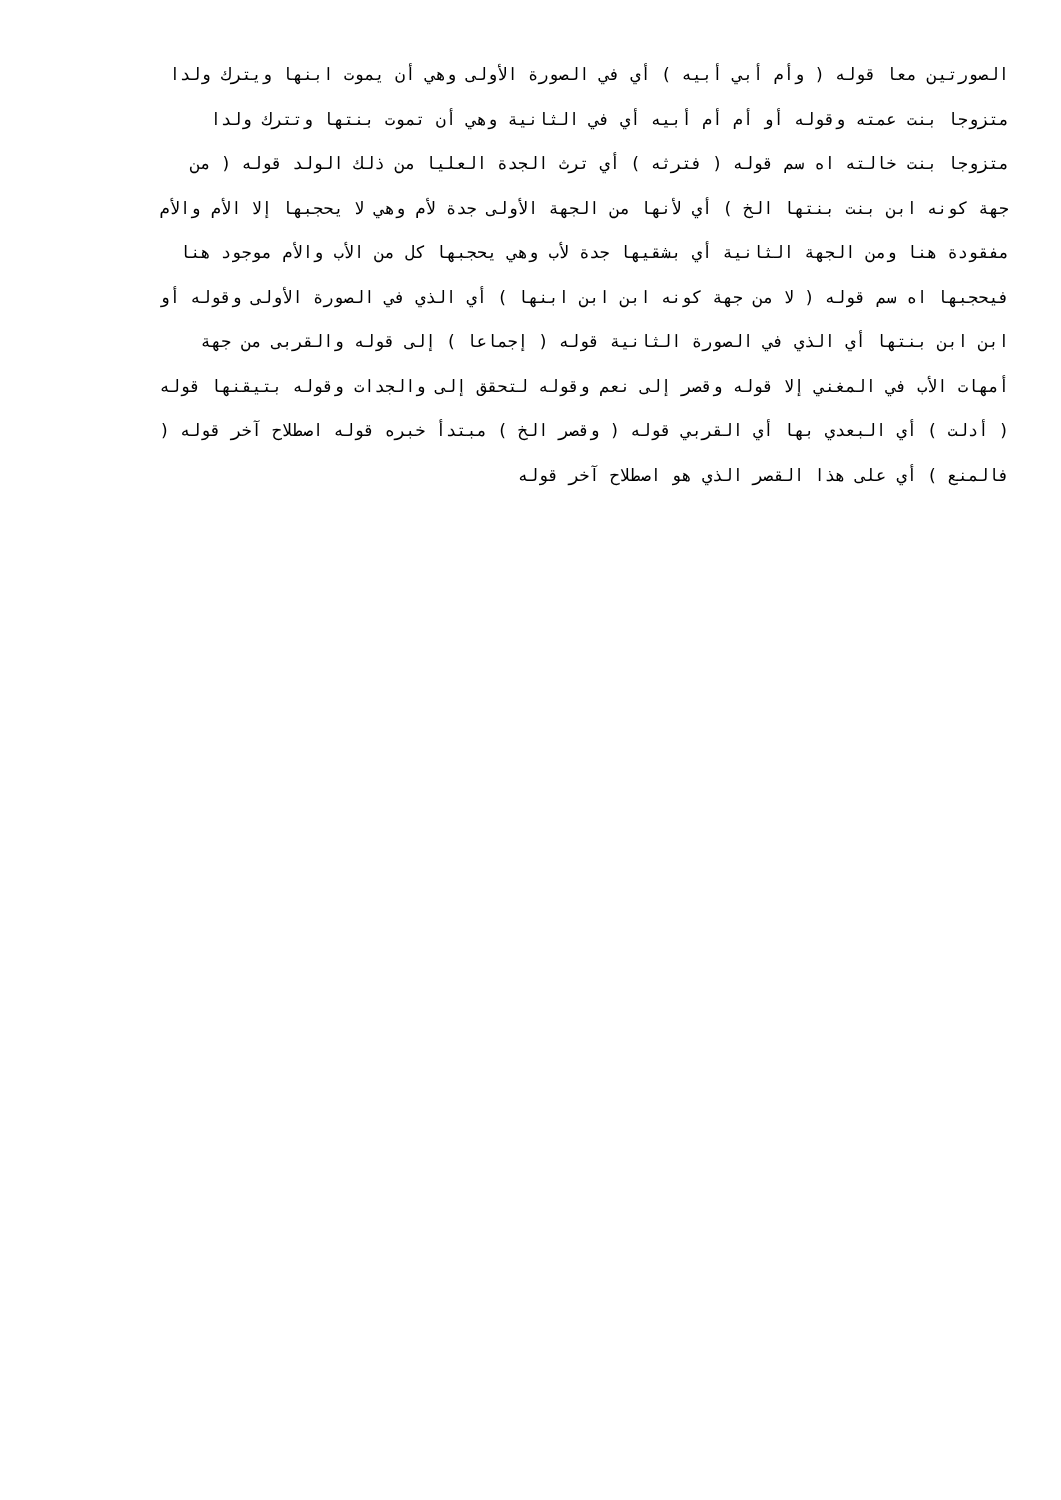الصورتين معا قوله ( وأم أبي أبيه ) أي في الصورة الأولى وهي أن يموت ابنها ويترك ولدا
متزوجا بنت عمته وقوله أو أم أم أبيه أي في الثانية وهي أن تموت بنتها وتترك ولدا
متزوجا بنت خالته اه سم قوله ( فترثه ) أي ترث الجدة العليا من ذلك الولد قوله ( من
جهة كونه ابن بنت بنتها الخ ) أي لأنها من الجهة الأولى جدة لأم وهي لا يحجبها إلا الأم والأم
مفقودة هنا ومن الجهة الثانية أي بشقيها جدة لأب وهي يحجبها كل من الأب والأم موجود هنا
فيحجبها اه سم قوله ( لا من جهة كونه ابن ابن ابنها ) أي الذي في الصورة الأولى وقوله أو
ابن ابن بنتها أي الذي في الصورة الثانية قوله ( إجماعا ) إلى قوله والقربى من جهة
أمهات الأب في المغني إلا قوله وقصر إلى نعم وقوله لتحقق إلى والجدات وقوله بتيقنها قوله
( أدلت ) أي البعدي بها أي القربي قوله ( وقصر الخ ) مبتدأ خبره قوله اصطلاح آخر قوله (
فالمنع ) أي على هذا القصر الذي هو اصطلاح آخر قوله